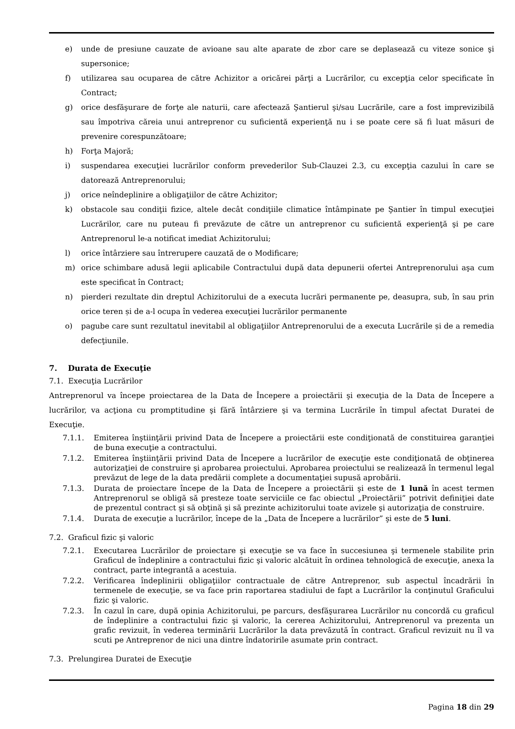e) unde de presiune cauzate de avioane sau alte aparate de zbor care se deplasează cu viteze sonice şi supersonice;
f) utilizarea sau ocuparea de către Achizitor a oricărei părţi a Lucrărilor, cu excepţia celor specificate în Contract;
g) orice desfăşurare de forţe ale naturii, care afectează Şantierul şi/sau Lucrările, care a fost imprevizibilă sau împotriva căreia unui antreprenor cu suficientă experienţă nu i se poate cere să fi luat măsuri de prevenire corespunzătoare;
h) Forţa Majoră;
i) suspendarea execuţiei lucrărilor conform prevederilor Sub-Clauzei 2.3, cu excepţia cazului în care se datorează Antreprenorului;
j) orice neîndeplinire a obligaţiilor de către Achizitor;
k) obstacole sau condiţii fizice, altele decât condiţiile climatice întâmpinate pe Şantier în timpul execuţiei Lucrărilor, care nu puteau fi prevăzute de către un antreprenor cu suficientă experienţă şi pe care Antreprenorul le-a notificat imediat Achizitorului;
l) orice întârziere sau întrerupere cauzată de o Modificare;
m) orice schimbare adusă legii aplicabile Contractului după data depunerii ofertei Antreprenorului aşa cum este specificat în Contract;
n) pierderi rezultate din dreptul Achizitorului de a executa lucrări permanente pe, deasupra, sub, în sau prin orice teren și de a-l ocupa în vederea execuţiei lucrărilor permanente
o) pagube care sunt rezultatul inevitabil al obligaţiilor Antreprenorului de a executa Lucrările și de a remedia defecţiunile.
7. Durata de Execuţie
7.1. Execuţia Lucrărilor
Antreprenorul va începe proiectarea de la Data de Începere a proiectării şi execuţia de la Data de Începere a lucrărilor, va acţiona cu promptitudine şi fără întârziere şi va termina Lucrările în timpul afectat Duratei de Execuţie.
7.1.1. Emiterea înştiinţării privind Data de Începere a proiectării este condiţionată de constituirea garanţiei de buna execuţie a contractului.
7.1.2. Emiterea înştiinţării privind Data de Începere a lucrărilor de execuţie este condiţionată de obţinerea autorizaţiei de construire şi aprobarea proiectului. Aprobarea proiectului se realizează în termenul legal prevăzut de lege de la data predării complete a documentaţiei supusă aprobării.
7.1.3. Durata de proiectare începe de la Data de Începere a proiectării şi este de 1 lună în acest termen Antreprenorul se obligă să presteze toate serviciile ce fac obiectul „Proiectării” potrivit definiţiei date de prezentul contract şi să obţină şi să prezinte achizitorului toate avizele şi autorizaţia de construire.
7.1.4. Durata de execuţie a lucrărilor, începe de la „Data de Începere a lucrărilor” şi este de 5 luni.
7.2. Graficul fizic şi valoric
7.2.1. Executarea Lucrărilor de proiectare şi execuţie se va face în succesiunea şi termenele stabilite prin Graficul de îndeplinire a contractului fizic şi valoric alcătuit în ordinea tehnologică de execuţie, anexa la contract, parte integrantă a acestuia.
7.2.2. Verificarea îndeplinirii obligaţiilor contractuale de către Antreprenor, sub aspectul încadrării în termenele de execuţie, se va face prin raportarea stadiului de fapt a Lucrărilor la conţinutul Graficului fizic şi valoric.
7.2.3. În cazul în care, după opinia Achizitorului, pe parcurs, desfăşurarea Lucrărilor nu concordă cu graficul de îndeplinire a contractului fizic şi valoric, la cererea Achizitorului, Antreprenorul va prezenta un grafic revizuit, în vederea terminării Lucrărilor la data prevăzută în contract. Graficul revizuit nu îl va scuti pe Antreprenor de nici una dintre îndatoririle asumate prin contract.
7.3. Prelungirea Duratei de Execuţie
Pagina 18 din 29